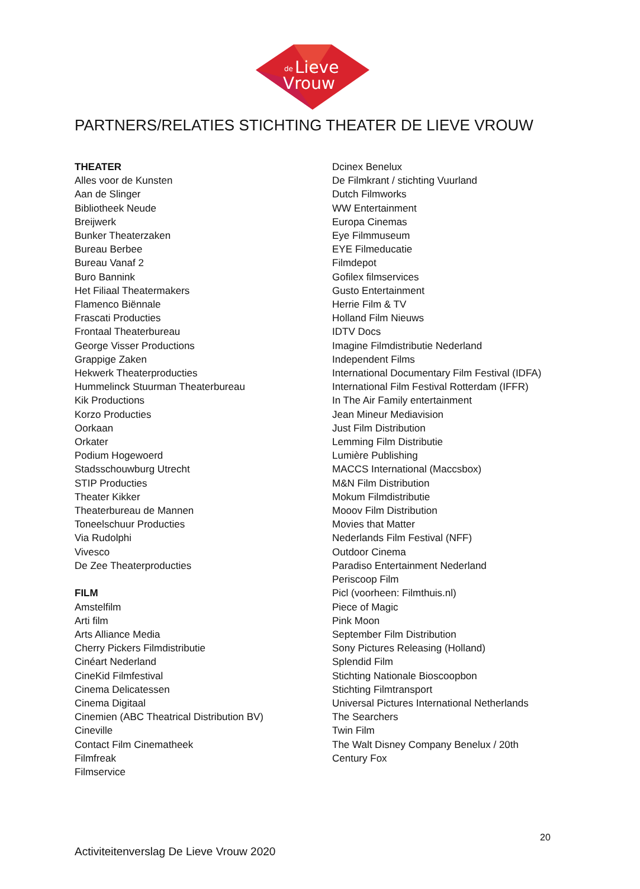de
Lieve
Vrouw
PARTNERS/RELATIES STICHTING THEATER DE LIEVE VROUW
THEATER
Alles voor de Kunsten
Aan de Slinger
Bibliotheek Neude
Breijwerk
Bunker Theaterzaken
Bureau Berbee
Bureau Vanaf 2
Buro Bannink
Het Filiaal Theatermakers
Flamenco Biënnale
Frascati Producties
Frontaal Theaterbureau
George Visser Productions
Grappige Zaken
Hekwerk Theaterproducties
Hummelinck Stuurman Theaterbureau
Kik Productions
Korzo Producties
Oorkaan
Orkater
Podium Hogewoerd
Stadsschouwburg Utrecht
STIP Producties
Theater Kikker
Theaterbureau de Mannen
Toneelschuur Producties
Via Rudolphi
Vivesco
De Zee Theaterproducties
FILM
Amstelfilm
Arti film
Arts Alliance Media
Cherry Pickers Filmdistributie
Cinéart Nederland
CineKid Filmfestival
Cinema Delicatessen
Cinema Digitaal
Cinemien (ABC Theatrical Distribution BV)
Cineville
Contact Film Cinematheek
Filmfreak
Filmservice
Dcinex Benelux
De Filmkrant / stichting Vuurland
Dutch Filmworks
WW Entertainment
Europa Cinemas
Eye Filmmuseum
EYE Filmeducatie
Filmdepot
Gofilex filmservices
Gusto Entertainment
Herrie Film & TV
Holland Film Nieuws
IDTV Docs
Imagine Filmdistributie Nederland
Independent Films
International Documentary Film Festival (IDFA)
International Film Festival Rotterdam (IFFR)
In The Air Family entertainment
Jean Mineur Mediavision
Just Film Distribution
Lemming Film Distributie
Lumière Publishing
MACCS International (Maccsbox)
M&N Film Distribution
Mokum Filmdistributie
Mooov Film Distribution
Movies that Matter
Nederlands Film Festival (NFF)
Outdoor Cinema
Paradiso Entertainment Nederland
Periscoop Film
Picl (voorheen: Filmthuis.nl)
Piece of Magic
Pink Moon
September Film Distribution
Sony Pictures Releasing (Holland)
Splendid Film
Stichting Nationale Bioscoopbon
Stichting Filmtransport
Universal Pictures International Netherlands
The Searchers
Twin Film
The Walt Disney Company Benelux / 20th
Century Fox
20
Activiteitenverslag De Lieve Vrouw 2020